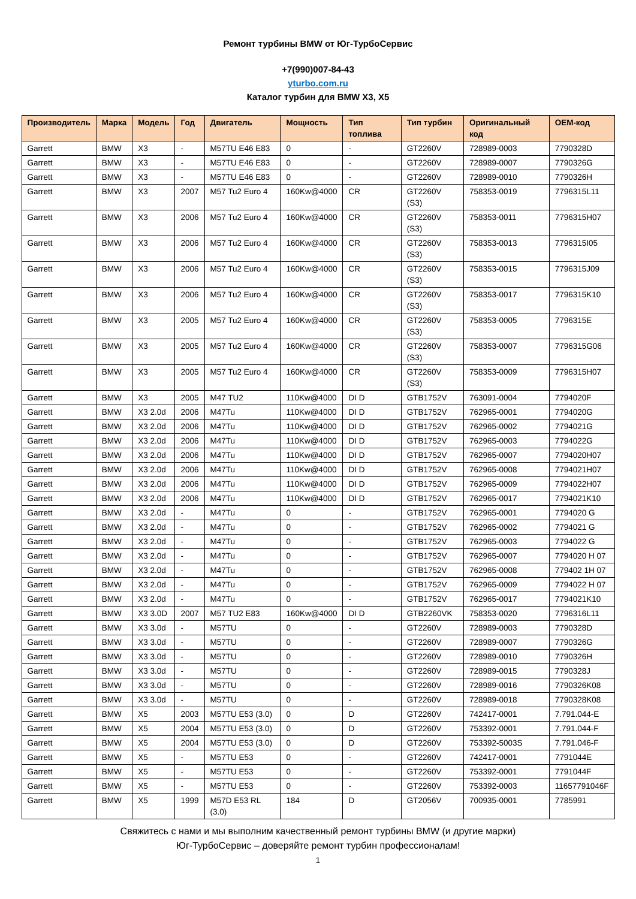Ремонт турбины BMW от Юг-ТурбоСервис
+7(990)007-84-43
yturbo.com.ru
Каталог турбин для BMW X3, X5
| Производитель | Марка | Модель | Год | Двигатель | Мощность | Тип топлива | Тип турбин | Оригинальный код | OEM-код |
| --- | --- | --- | --- | --- | --- | --- | --- | --- | --- |
| Garrett | BMW | X3 | - | M57TU E46 E83 | 0 | - | GT2260V | 728989-0003 | 7790328D |
| Garrett | BMW | X3 | - | M57TU E46 E83 | 0 | - | GT2260V | 728989-0007 | 7790326G |
| Garrett | BMW | X3 | - | M57TU E46 E83 | 0 | - | GT2260V | 728989-0010 | 7790326H |
| Garrett | BMW | X3 | 2007 | M57 Tu2 Euro 4 | 160Kw@4000 | CR | GT2260V (S3) | 758353-0019 | 7796315L11 |
| Garrett | BMW | X3 | 2006 | M57 Tu2 Euro 4 | 160Kw@4000 | CR | GT2260V (S3) | 758353-0011 | 7796315H07 |
| Garrett | BMW | X3 | 2006 | M57 Tu2 Euro 4 | 160Kw@4000 | CR | GT2260V (S3) | 758353-0013 | 7796315I05 |
| Garrett | BMW | X3 | 2006 | M57 Tu2 Euro 4 | 160Kw@4000 | CR | GT2260V (S3) | 758353-0015 | 7796315J09 |
| Garrett | BMW | X3 | 2006 | M57 Tu2 Euro 4 | 160Kw@4000 | CR | GT2260V (S3) | 758353-0017 | 7796315K10 |
| Garrett | BMW | X3 | 2005 | M57 Tu2 Euro 4 | 160Kw@4000 | CR | GT2260V (S3) | 758353-0005 | 7796315E |
| Garrett | BMW | X3 | 2005 | M57 Tu2 Euro 4 | 160Kw@4000 | CR | GT2260V (S3) | 758353-0007 | 7796315G06 |
| Garrett | BMW | X3 | 2005 | M57 Tu2 Euro 4 | 160Kw@4000 | CR | GT2260V (S3) | 758353-0009 | 7796315H07 |
| Garrett | BMW | X3 | 2005 | M47 TU2 | 110Kw@4000 | DI D | GTB1752V | 763091-0004 | 7794020F |
| Garrett | BMW | X3 2.0d | 2006 | M47Tu | 110Kw@4000 | DI D | GTB1752V | 762965-0001 | 7794020G |
| Garrett | BMW | X3 2.0d | 2006 | M47Tu | 110Kw@4000 | DI D | GTB1752V | 762965-0002 | 7794021G |
| Garrett | BMW | X3 2.0d | 2006 | M47Tu | 110Kw@4000 | DI D | GTB1752V | 762965-0003 | 7794022G |
| Garrett | BMW | X3 2.0d | 2006 | M47Tu | 110Kw@4000 | DI D | GTB1752V | 762965-0007 | 7794020H07 |
| Garrett | BMW | X3 2.0d | 2006 | M47Tu | 110Kw@4000 | DI D | GTB1752V | 762965-0008 | 7794021H07 |
| Garrett | BMW | X3 2.0d | 2006 | M47Tu | 110Kw@4000 | DI D | GTB1752V | 762965-0009 | 7794022H07 |
| Garrett | BMW | X3 2.0d | 2006 | M47Tu | 110Kw@4000 | DI D | GTB1752V | 762965-0017 | 7794021K10 |
| Garrett | BMW | X3 2.0d | - | M47Tu | 0 | - | GTB1752V | 762965-0001 | 7794020 G |
| Garrett | BMW | X3 2.0d | - | M47Tu | 0 | - | GTB1752V | 762965-0002 | 7794021 G |
| Garrett | BMW | X3 2.0d | - | M47Tu | 0 | - | GTB1752V | 762965-0003 | 7794022 G |
| Garrett | BMW | X3 2.0d | - | M47Tu | 0 | - | GTB1752V | 762965-0007 | 7794020 H 07 |
| Garrett | BMW | X3 2.0d | - | M47Tu | 0 | - | GTB1752V | 762965-0008 | 779402 1H 07 |
| Garrett | BMW | X3 2.0d | - | M47Tu | 0 | - | GTB1752V | 762965-0009 | 7794022 H 07 |
| Garrett | BMW | X3 2.0d | - | M47Tu | 0 | - | GTB1752V | 762965-0017 | 7794021K10 |
| Garrett | BMW | X3 3.0D | 2007 | M57 TU2 E83 | 160Kw@4000 | DI D | GTB2260VK | 758353-0020 | 7796316L11 |
| Garrett | BMW | X3 3.0d | - | M57TU | 0 | - | GT2260V | 728989-0003 | 7790328D |
| Garrett | BMW | X3 3.0d | - | M57TU | 0 | - | GT2260V | 728989-0007 | 7790326G |
| Garrett | BMW | X3 3.0d | - | M57TU | 0 | - | GT2260V | 728989-0010 | 7790326H |
| Garrett | BMW | X3 3.0d | - | M57TU | 0 | - | GT2260V | 728989-0015 | 7790328J |
| Garrett | BMW | X3 3.0d | - | M57TU | 0 | - | GT2260V | 728989-0016 | 7790326K08 |
| Garrett | BMW | X3 3.0d | - | M57TU | 0 | - | GT2260V | 728989-0018 | 7790328K08 |
| Garrett | BMW | X5 | 2003 | M57TU E53 (3.0) | 0 | D | GT2260V | 742417-0001 | 7.791.044-E |
| Garrett | BMW | X5 | 2004 | M57TU E53 (3.0) | 0 | D | GT2260V | 753392-0001 | 7.791.044-F |
| Garrett | BMW | X5 | 2004 | M57TU E53 (3.0) | 0 | D | GT2260V | 753392-5003S | 7.791.046-F |
| Garrett | BMW | X5 | - | M57TU E53 | 0 | - | GT2260V | 742417-0001 | 7791044E |
| Garrett | BMW | X5 | - | M57TU E53 | 0 | - | GT2260V | 753392-0001 | 7791044F |
| Garrett | BMW | X5 | - | M57TU E53 | 0 | - | GT2260V | 753392-0003 | 11657791046F |
| Garrett | BMW | X5 | 1999 | M57D E53 RL (3.0) | 184 | D | GT2056V | 700935-0001 | 7785991 |
Свяжитесь с нами и мы выполним качественный ремонт турбины BMW (и другие марки)
Юг-ТурбоСервис – доверяйте ремонт турбин профессионалам!
1